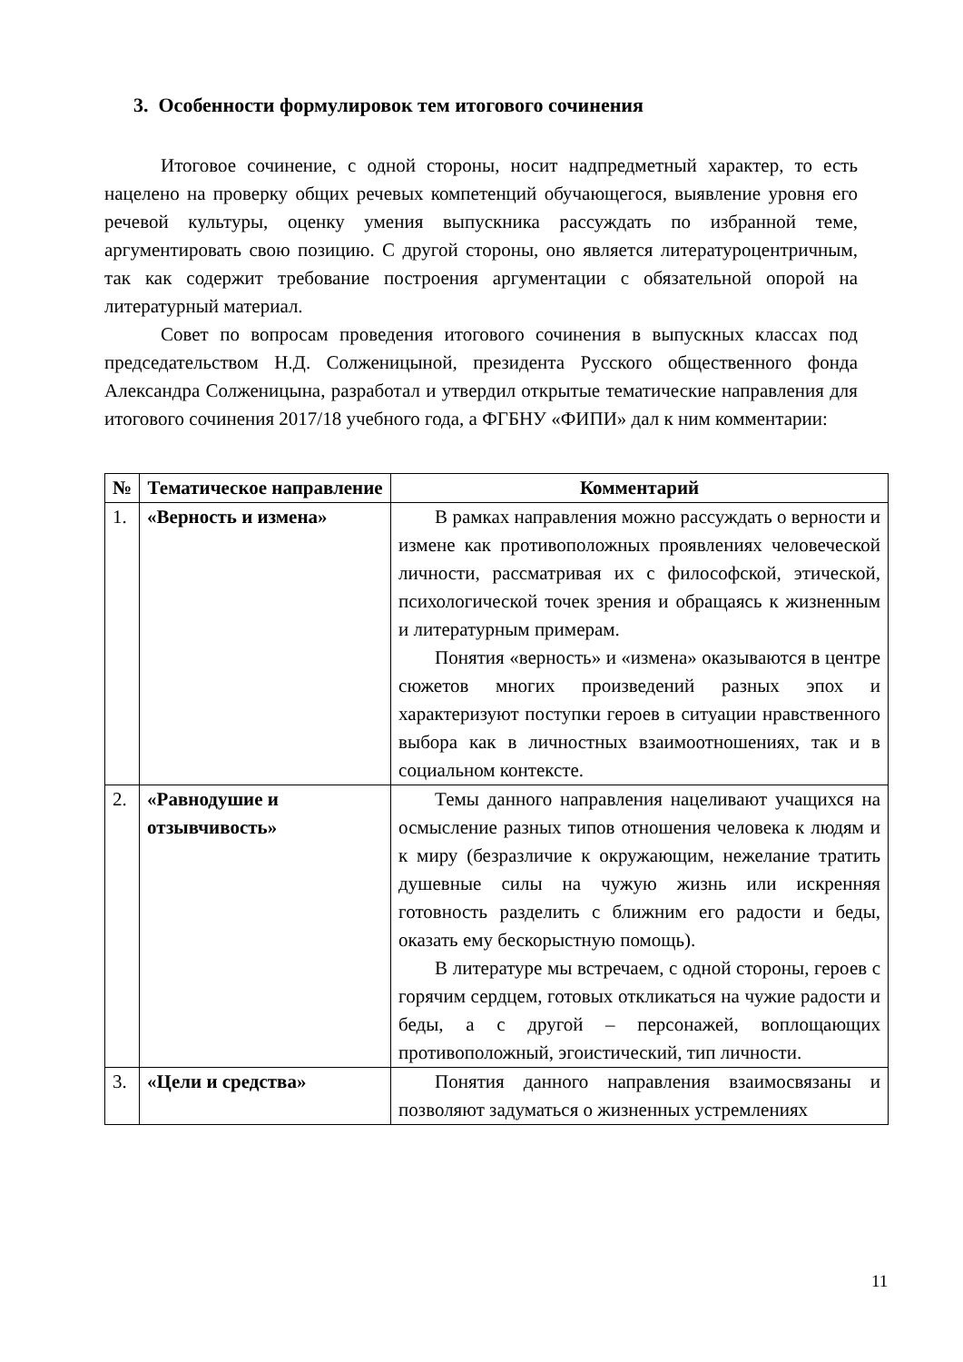3. Особенности формулировок тем итогового сочинения
Итоговое сочинение, с одной стороны, носит надпредметный характер, то есть нацелено на проверку общих речевых компетенций обучающегося, выявление уровня его речевой культуры, оценку умения выпускника рассуждать по избранной теме, аргументировать свою позицию. С другой стороны, оно является литературоцентричным, так как содержит требование построения аргументации с обязательной опорой на литературный материал.
Совет по вопросам проведения итогового сочинения в выпускных классах под председательством Н.Д. Солженицыной, президента Русского общественного фонда Александра Солженицына, разработал и утвердил открытые тематические направления для итогового сочинения 2017/18 учебного года, а ФГБНУ «ФИПИ» дал к ним комментарии:
| № | Тематическое направление | Комментарий |
| --- | --- | --- |
| 1. | «Верность и измена» | В рамках направления можно рассуждать о верности и измене как противоположных проявлениях человеческой личности, рассматривая их с философской, этической, психологической точек зрения и обращаясь к жизненным и литературным примерам. Понятия «верность» и «измена» оказываются в центре сюжетов многих произведений разных эпох и характеризуют поступки героев в ситуации нравственного выбора как в личностных взаимоотношениях, так и в социальном контексте. |
| 2. | «Равнодушие и отзывчивость» | Темы данного направления нацеливают учащихся на осмысление разных типов отношения человека к людям и к миру (безразличие к окружающим, нежелание тратить душевные силы на чужую жизнь или искренняя готовность разделить с ближним его радости и беды, оказать ему бескорыстную помощь). В литературе мы встречаем, с одной стороны, героев с горячим сердцем, готовых откликаться на чужие радости и беды, а с другой – персонажей, воплощающих противоположный, эгоистический, тип личности. |
| 3. | «Цели и средства» | Понятия данного направления взаимосвязаны и позволяют задуматься о жизненных устремлениях |
11